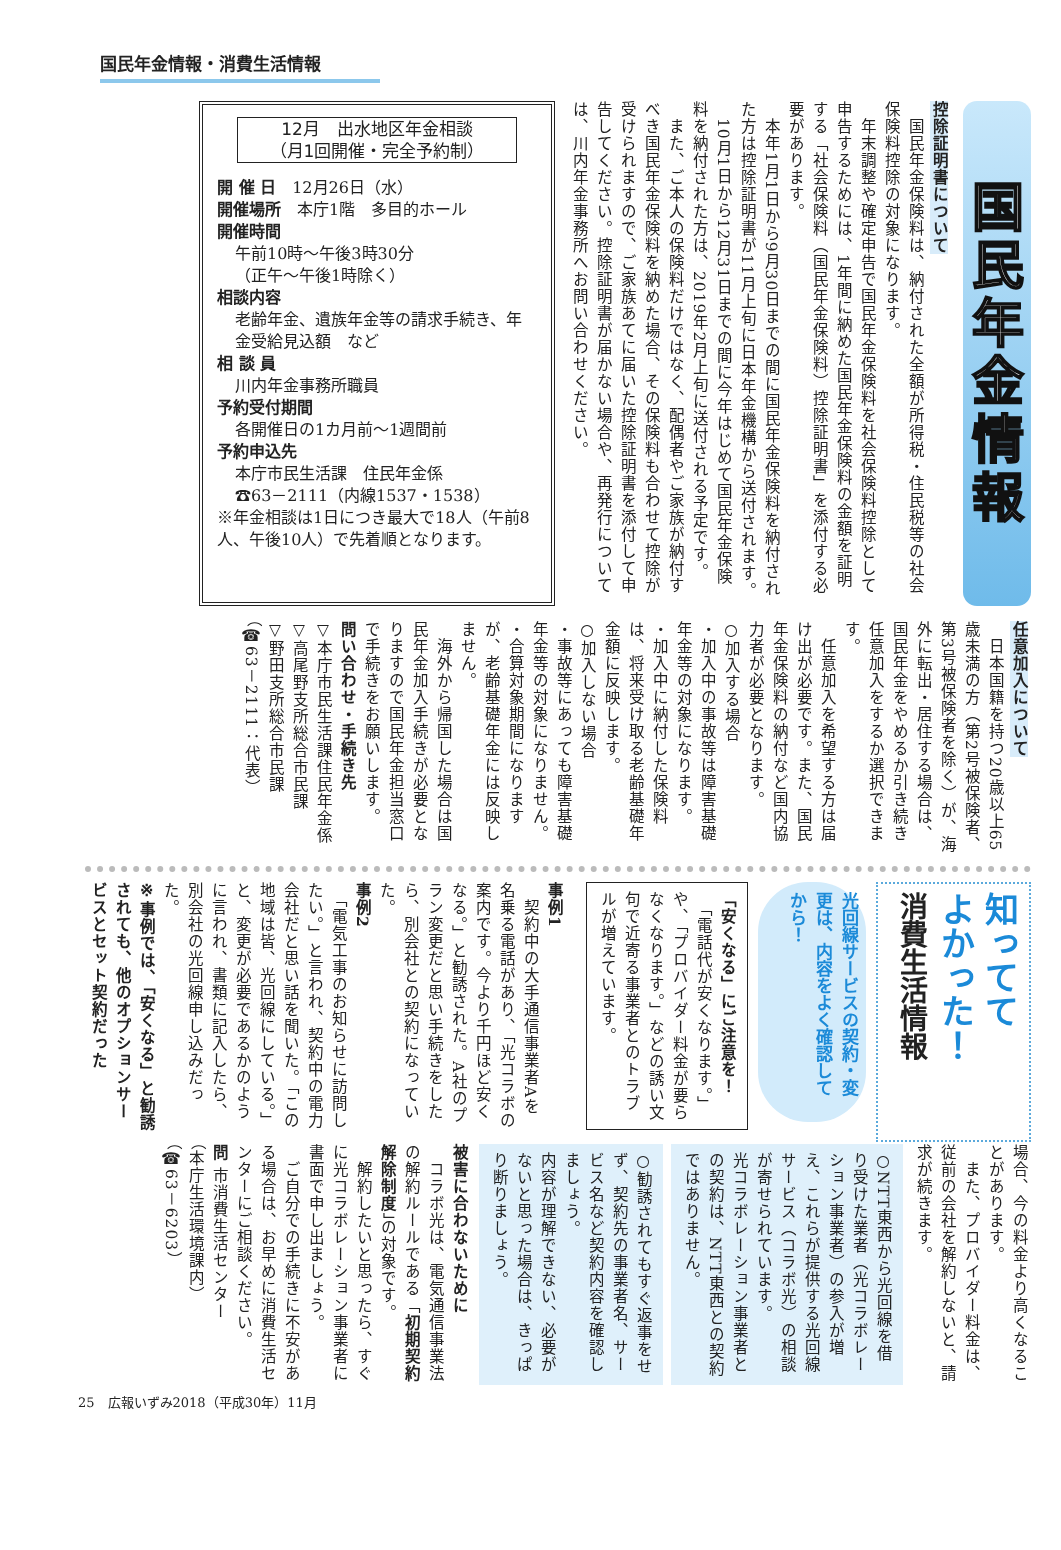国民年金情報・消費生活情報
国民年金情報
控除証明書について
　国民年金保険料は、納付された全額が所得税・住民税等の社会保険料控除の対象になります。
　年末調整や確定申告で国民年金保険料を社会保険料控除として申告するためには、1年間に納めた国民年金保険料の金額を証明する「社会保険料（国民年金保険料）控除証明書」を添付する必要があります。
　本年1月1日から9月30日までの間に国民年金保険料を納付された方は控除証明書が11月上旬に日本年金機構から送付されます。
　10月1日から12月31日までの間に今年はじめて国民年金保険料を納付された方は、2019年2月上旬に送付される予定です。
　また、ご本人の保険料だけではなく、配偶者やご家族が納付すべき国民年金保険料を納めた場合、その保険料も合わせて控除が受けられますので、ご家族あてに届いた控除証明書を添付して申告してください。控除証明書が届かない場合や、再発行については、川内年金事務所へお問い合わせください。
12月　出水地区年金相談
（月1回開催・完全予約制）
開 催 日　12月26日（水）
開催場所　本庁1階　多目的ホール
開催時間
午前10時～午後3時30分
（正午～午後1時除く）
相談内容
老齢年金、遺族年金等の請求手続き、年金受給見込額　など
相 談 員
川内年金事務所職員
予約受付期間
各開催日の1カ月前～1週間前
予約申込先
本庁市民生活課　住民年金係
☎63－2111（内線1537・1538）
※年金相談は1日につき最大で18人（午前8人、午後10人）で先着順となります。
任意加入について
　日本国籍を持つ20歳以上65歳未満の方（第2号被保険者、第3号被保険者を除く）が、海外に転出・居住する場合は、国民年金をやめるか引き続き任意加入をするか選択できます。
　任意加入を希望する方は届け出が必要です。また、国民年金保険料の納付など国内協力者が必要となります。
○加入する場合
・加入中の事故等は障害基礎年金等の対象になります。
・加入中に納付した保険料は、将来受け取る老齢基礎年金額に反映します。
○加入しない場合
・事故等にあっても障害基礎年金等の対象になりません。
・合算対象期間になりますが、老齢基礎年金には反映しません。
　海外から帰国した場合は国民年金加入手続きが必要となりますので国民年金担当窓口で手続きをお願いします。
問い合わせ・手続き先
▽本庁市民生活課住民年金係
▽高尾野支所総合市民課
▽野田支所総合市民課
（☎63－2111：代表）
知ってて
よかった！
消費生活情報
光回線サービスの契約・変更は、内容をよく確認してから！
「安くなる」にご注意を！
　「電話代が安くなります。」や、「プロバイダー料金が要らなくなります。」などの誘い文句で近寄る事業者とのトラブルが増えています。
事例1
　契約中の大手通信事業者Aを名乗る電話があり、「光コラボの案内です。今より千円ほど安くなる。」と勧誘された。A社のプラン変更だと思い手続きをしたら、別会社との契約になっていた。
事例2
　「電気工事のお知らせに訪問したい。」と言われ、契約中の電力会社だと思い話を聞いた。「この地域は皆、光回線にしている。」と、変更が必要であるかのように言われ、書類に記入したら、別会社の光回線申し込みだった。
※事例では、「安くなる」と勧誘されても、他のオプションサービスとセット契約だった
場合、今の料金より高くなることがあります。
　また、プロバイダー料金は、従前の会社を解約しないと、請求が続きます。
○NTT東西から光回線を借り受けた業者（光コラボレーション事業者）の参入が増え、これらが提供する光回線サービス（コラボ光）の相談が寄せられています。
光コラボレーション事業者との契約は、NTT東西との契約ではありません。
○勧誘されてもすぐ返事をせず、契約先の事業者名、サービス名など契約内容を確認しましょう。
内容が理解できない、必要がないと思った場合は、きっぱり断りましょう。
被害に合わないために
　コラボ光は、電気通信事業法の解約ルールである「初期契約解除制度」の対象です。
　解約したいと思ったら、すぐに光コラボレーション事業者に書面で申し出ましょう。
　ご自分での手続きに不安がある場合は、お早めに消費生活センターにご相談ください。
問 市消費生活センター
（本庁生活環境課内）
（☎63－6203）
25　広報いずみ2018（平成30年）11月